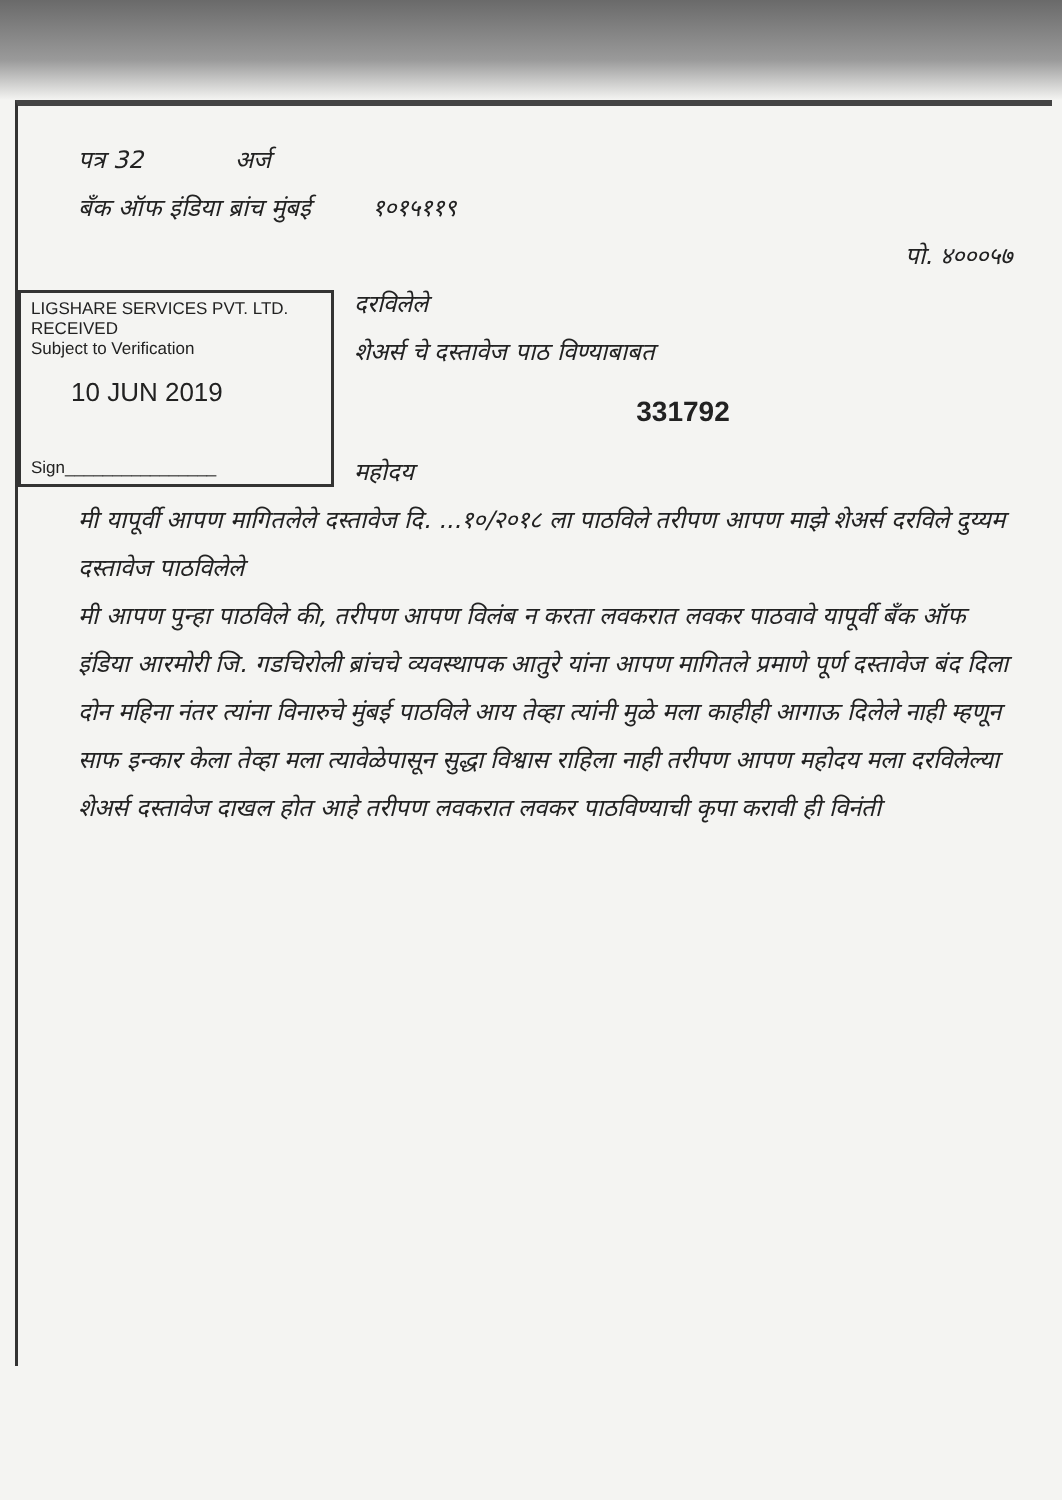पत्र 32 अर्ज
बँक ऑफ इंडिया ब्रांच मुंबई १०१५११९
पो. ४०००५७
LIGSHARE SERVICES PVT. LTD.
RECEIVED
Subject to Verification
10 JUN 2019
Sign________________
दरविलेले
शेअर्स चे दस्तावेज पाठ विण्याबाबत
331792
महोदय
मी यापूर्वी आपण मागितलेले दस्तावेज दि. ...१०/२०१८ ला पाठविले तरीपण आपण माझे शेअर्स दरविले दुय्यम दस्तावेज पाठविलेले
मी आपण पुन्हा पाठविले की, तरीपण आपण विलंब न करता लवकरात लवकर पाठवावे यापूर्वी बँक ऑफ इंडिया आरमोरी जि. गडचिरोली ब्रांचचे व्यवस्थापक आतुरे यांना आपण मागितले प्रमाणे पूर्ण दस्तावेज बंद दिला दोन महिना नंतर त्यांना विनारुचे मुंबई पाठविले आय तेव्हा त्यांनी मुळे मला काहीही आगाऊ दिलेले नाही म्हणून साफ इन्कार केला तेव्हा मला त्यावेळेपासून सुद्धा विश्वास राहिला नाही तरीपण आपण महोदय मला दरविलेल्या शेअर्स दस्तावेज दाखल होत आहे तरीपण लवकरात लवकर पाठविण्याची कृपा करावी ही विनंती